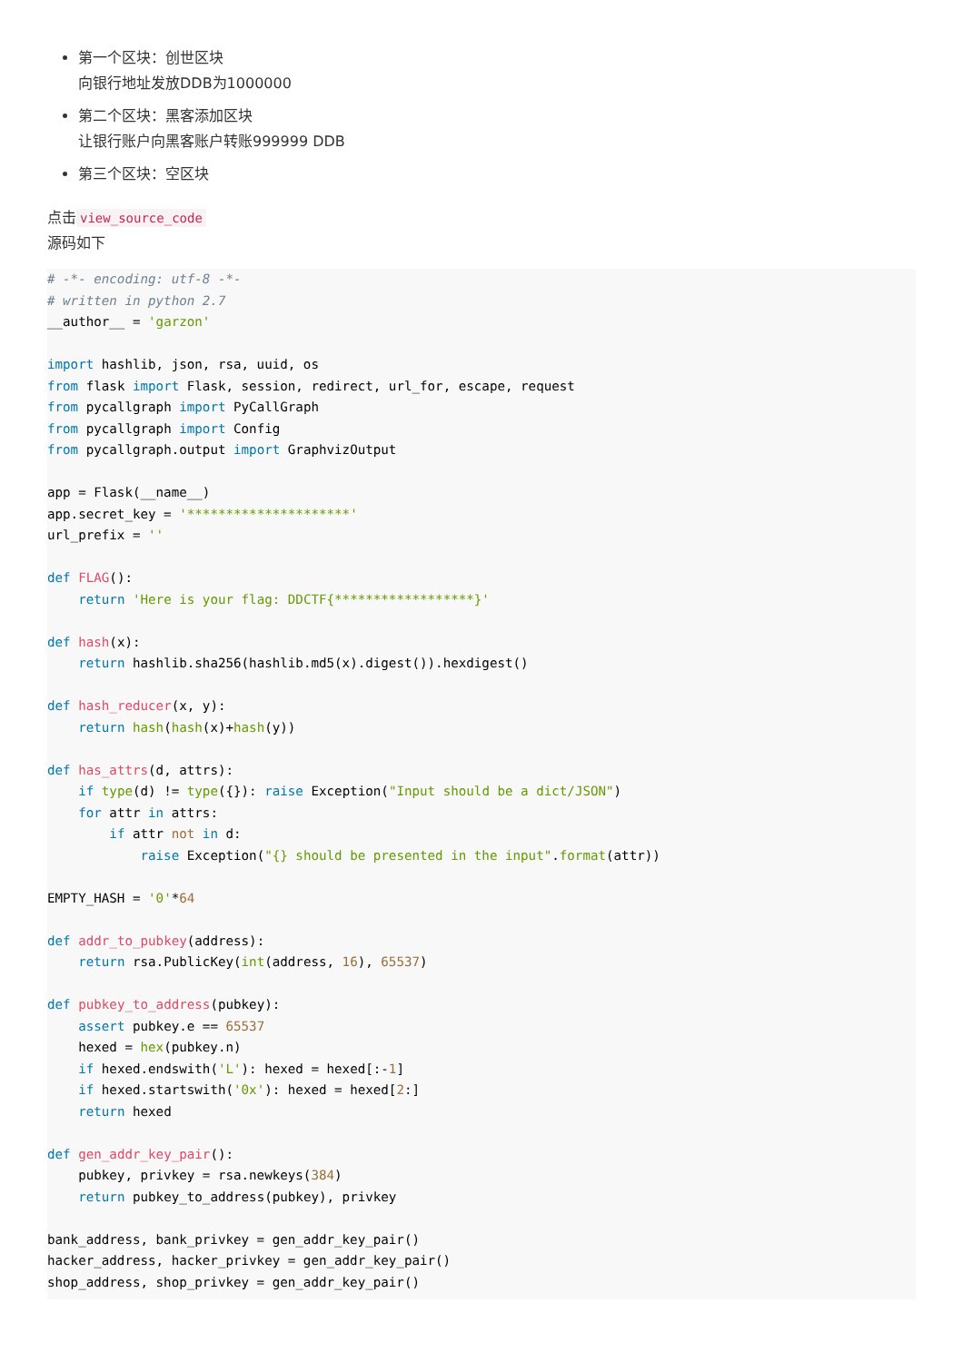第一个区块：创世区块
向银行地址发放DDB为1000000
第二个区块：黑客添加区块
让银行账户向黑客账户转账999999 DDB
第三个区块：空区块
点击 view_source_code
源码如下
# -*- encoding: utf-8 -*-
# written in python 2.7
__author__ = 'garzon'

import hashlib, json, rsa, uuid, os
from flask import Flask, session, redirect, url_for, escape, request
from pycallgraph import PyCallGraph
from pycallgraph import Config
from pycallgraph.output import GraphvizOutput

app = Flask(__name__)
app.secret_key = '*********************'
url_prefix = ''

def FLAG():
    return 'Here is your flag: DDCTF{******************}'

def hash(x):
    return hashlib.sha256(hashlib.md5(x).digest()).hexdigest()

def hash_reducer(x, y):
    return hash(hash(x)+hash(y))

def has_attrs(d, attrs):
    if type(d) != type({}): raise Exception("Input should be a dict/JSON")
    for attr in attrs:
        if attr not in d:
            raise Exception("{} should be presented in the input".format(attr))

EMPTY_HASH = '0'*64

def addr_to_pubkey(address):
    return rsa.PublicKey(int(address, 16), 65537)

def pubkey_to_address(pubkey):
    assert pubkey.e == 65537
    hexed = hex(pubkey.n)
    if hexed.endswith('L'): hexed = hexed[:-1]
    if hexed.startswith('0x'): hexed = hexed[2:]
    return hexed

def gen_addr_key_pair():
    pubkey, privkey = rsa.newkeys(384)
    return pubkey_to_address(pubkey), privkey

bank_address, bank_privkey = gen_addr_key_pair()
hacker_address, hacker_privkey = gen_addr_key_pair()
shop_address, shop_privkey = gen_addr_key_pair()